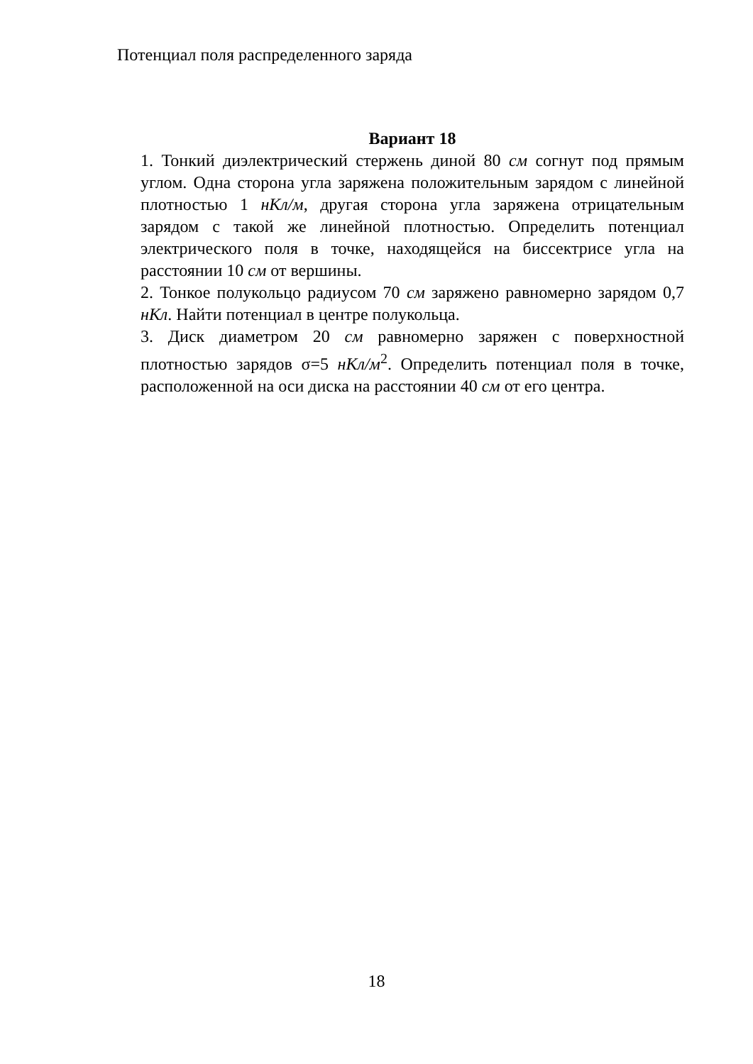Потенциал поля распределенного заряда
Вариант 18
1. Тонкий диэлектрический стержень диной 80 см согнут под прямым углом. Одна сторона угла заряжена положительным зарядом с линейной плотностью 1 нКл/м, другая сторона угла заряжена отрицательным зарядом с такой же линейной плотностью. Определить потенциал электрического поля в точке, находящейся на биссектрисе угла на расстоянии 10 см от вершины.
2. Тонкое полукольцо радиусом 70 см заряжено равномерно зарядом 0,7 нКл. Найти потенциал в центре полукольца.
3. Диск диаметром 20 см равномерно заряжен с поверхностной плотностью зарядов σ=5 нКл/м<sup>2</sup>. Определить потенциал поля в точке, расположенной на оси диска на расстоянии 40 см от его центра.
18